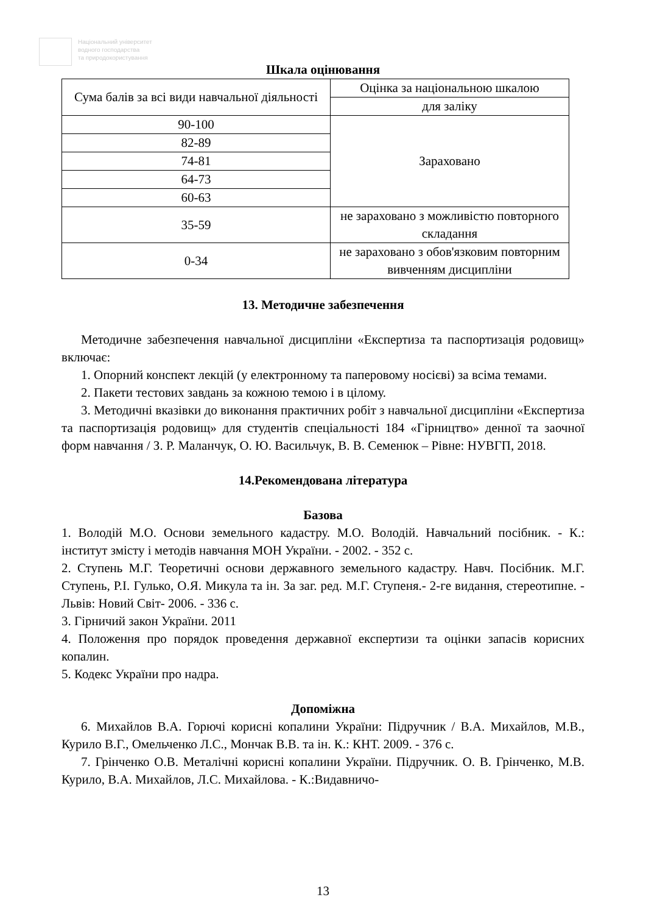Національний університет
водного господарства
та природокористування
Шкала оцінювання
| Сума балів за всі види навчальної діяльності | Оцінка за національною шкалою |
| --- | --- |
| | для заліку |
| 90-100 | Зараховано |
| 82-89 | |
| 74-81 | |
| 64-73 | |
| 60-63 | |
| 35-59 | не зараховано з можливістю повторного складання |
| 0-34 | не зараховано з обов'язковим повторним вивченням дисципліни |
13. Методичне забезпечення
Методичне забезпечення навчальної дисципліни «Експертиза та паспортизація родовищ» включає:
1. Опорний конспект лекцій (у електронному та паперовому носієві) за всіма темами.
2. Пакети тестових завдань за кожною темою і в цілому.
3. Методичні вказівки до виконання практичних робіт з навчальної дисципліни «Експертиза та паспортизація родовищ» для студентів спеціальності 184 «Гірництво» денної та заочної форм навчання / З. Р. Маланчук, О. Ю. Васильчук, В. В. Семенюк – Рівне: НУВГП, 2018.
14.Рекомендована література
Базова
1. Володій М.О. Основи земельного кадастру. М.О. Володій. Навчальний посібник. - К.: інститут змісту і методів навчання МОН України. - 2002. - 352 с.
2. Ступень М.Г. Теоретичні основи державного земельного кадастру. Навч. Посібник. М.Г. Ступень, Р.І. Гулько, О.Я. Микула та ін. За заг. ред. М.Г. Ступеня.- 2-ге видання, стереотипне. - Львів: Новий Світ- 2006. - 336 с.
3. Гірничий закон України. 2011
4. Положення про порядок проведення державної експертизи та оцінки запасів корисних копалин.
5. Кодекс України про надра.
Допоміжна
6. Михайлов В.А. Горючі корисні копалини України: Підручник / В.А. Михайлов, М.В., Курило В.Г., Омельченко Л.С., Мончак В.В. та ін. К.: КНТ. 2009. - 376 с.
7. Грінченко О.В. Металічні корисні копалини України. Підручник. О. В. Грінченко, М.В. Курило, В.А. Михайлов, Л.С. Михайлова. - К.:Видавничо-
13